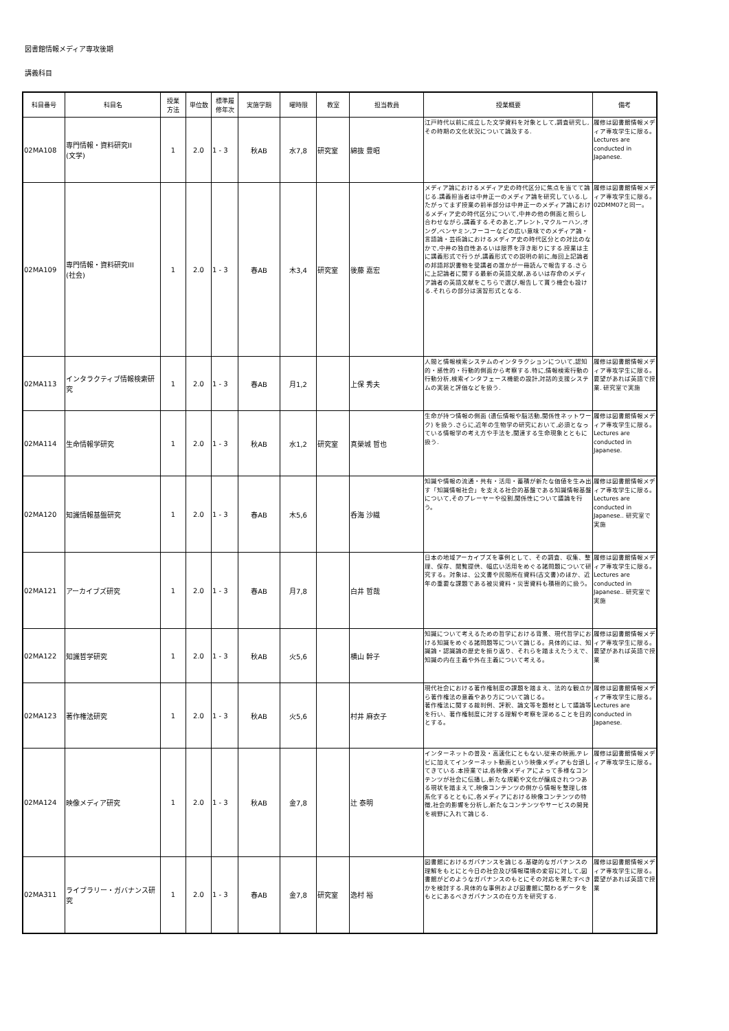図書館情報メディア専攻後期
講義科目
| 科目番号 | 科目名 | 授業 方法 | 単位数 | 標準履 修年次 | 実施学期 | 曜時限 | 教室 | 担当教員 | 授業概要 | 備考 |
| --- | --- | --- | --- | --- | --- | --- | --- | --- | --- | --- |
| 02MA108 | 専門情報・資料研究II (文学) | 1 | 2.0 | 1 - 3 | 秋AB | 水7,8 | 研究室 | 綿抜 豊昭 | 江戸時代以前に成立した文学資料を対象として,調査研究し,その時期の文化状況について論及する. | 履修は図書館情報メディア専攻学生に限る。 Lectures are conducted in Japanese. |
| 02MA109 | 専門情報・資料研究III (社会) | 1 | 2.0 | 1 - 3 | 春AB | 木3,4 | 研究室 | 後藤 嘉宏 | メディア論におけるメディア史の時代区分に焦点を当てて論じる.講義担当者は中井正一のメディア論を研究している.したがってまず授業の前半部分は中井正一のメディア論におけるメディア史の時代区分について,中井の他の側面と照らし合わせながら,講義する.そのあと,アレント,マクルーハン,オング,ベンヤミン,フーコーなどの広い意味でのメディア論・言語論・芸術論におけるメディア史の時代区分との対比のなかで,中井の独自性あるいは限界を浮き彫りにする.授業は主に講義形式で行うが,講義形式での説明の前に,毎回上記論者の邦語邦訳書物を受講者の誰かが一冊読んで報告する.さらに上記論者に関する最新の英語文献,あるいは存命のメディア論者の英語文献をこちらで選び,報告して貰う機会も設ける.それらの部分は演習形式となる. | 履修は図書館情報メディア専攻学生に限る。 02DMM07と同一。 |
| 02MA113 | インタラクティブ情報検索研究 | 1 | 2.0 | 1 - 3 | 春AB | 月1,2 | | 上保 秀夫 | 人間と情報検索システムのインタラクションについて,認知的・感性的・行動的側面から考察する.特に,情報検索行動の行動分析,検索インタフェース機能の設計,対話的支援システムの実装と評価などを扱う. | 履修は図書館情報メディア専攻学生に限る。 要望があれば英語で授業. 研究室で実施 |
| 02MA114 | 生命情報学研究 | 1 | 2.0 | 1 - 3 | 秋AB | 水1,2 | 研究室 | 真榮城 哲也 | 生命が持つ情報の側面 (遺伝情報や脳活動,関係性ネットワーク) を扱う.さらに,近年の生物学の研究において,必須となっている情報学の考え方や手法を,関連する生命現象とともに扱う. | 履修は図書館情報メディア専攻学生に限る。 Lectures are conducted in Japanese. |
| 02MA120 | 知識情報基盤研究 | 1 | 2.0 | 1 - 3 | 春AB | 木5,6 | | 呑海 沙織 | 知識や情報の流通・共有・活用・蓄積が新たな価値を生み出す「知識情報社会」を支える社会的基盤である知識情報基盤について,そのプレーヤーや役割,関係性について議論を行う。 | 履修は図書館情報メディア専攻学生に限る。 Lectures are conducted in Japanese.. 研究室で実施 |
| 02MA121 | アーカイブズ研究 | 1 | 2.0 | 1 - 3 | 春AB | 月7,8 | | 白井 哲哉 | 日本の地域アーカイブズを事例として、その調査、収集、整理、保存、閲覧提供、幅広い活用をめぐる諸問題について研究する。対象は、公文書や民間所在資料(古文書)のほか、近年の重要な課題である被災資料・災害資料も積極的に扱う。 | 履修は図書館情報メディア専攻学生に限る。 Lectures are conducted in Japanese.. 研究室で実施 |
| 02MA122 | 知識哲学研究 | 1 | 2.0 | 1 - 3 | 秋AB | 火5,6 | | 横山 幹子 | 知識について考えるための哲学における背景、現代哲学における知識をめぐる諸問題等について論じる。具体的には、知識論・認識論の歴史を振り返り、それらを踏まえたうえで、知識の内在主義や外在主義について考える。 | 履修は図書館情報メディア専攻学生に限る。 要望があれば英語で授業 |
| 02MA123 | 著作権法研究 | 1 | 2.0 | 1 - 3 | 秋AB | 火5,6 | | 村井 麻衣子 | 現代社会における著作権制度の課題を踏まえ、法的な観点から著作権法の意義やあり方について論じる。 著作権法に関する裁判例、評釈、論文等を題材として議論等を行い、著作権制度に対する理解や考察を深めることを目的とする。 | 履修は図書館情報メディア専攻学生に限る。 Lectures are conducted in Japanese. |
| 02MA124 | 映像メディア研究 | 1 | 2.0 | 1 - 3 | 秋AB | 金7,8 | | 辻 泰明 | インターネットの普及・高速化にともない,従来の映画,テレビに加えてインターネット動画という映像メディアも台頭してきている.本授業では,各映像メディアによって多様なコンテンツが社会に伝播し,新たな規範や文化が醸成されつつある現状を踏まえて,映像コンテンツの側から情報を整理し体系化するとともに,各メディアにおける映像コンテンツの特徴,社会的影響を分析し,新たなコンテンツやサービスの開発を視野に入れて論じる. | 履修は図書館情報メディア専攻学生に限る。 |
| 02MA311 | ライブラリー・ガバナンス研究 | 1 | 2.0 | 1 - 3 | 春AB | 金7,8 | 研究室 | 逸村 裕 | 図書館におけるガバナンスを論じる.基礎的なガバナンスの理解をもとにと今日の社会及び情報環境の変容に対して,図書館がどのようなガバナンスのもとにその対応を果たすべきかを検討する.具体的な事例および図書館に関わるデータをもとにあるべきガバナンスの在り方を研究する. | 履修は図書館情報メディア専攻学生に限る。 要望があれば英語で授業 |